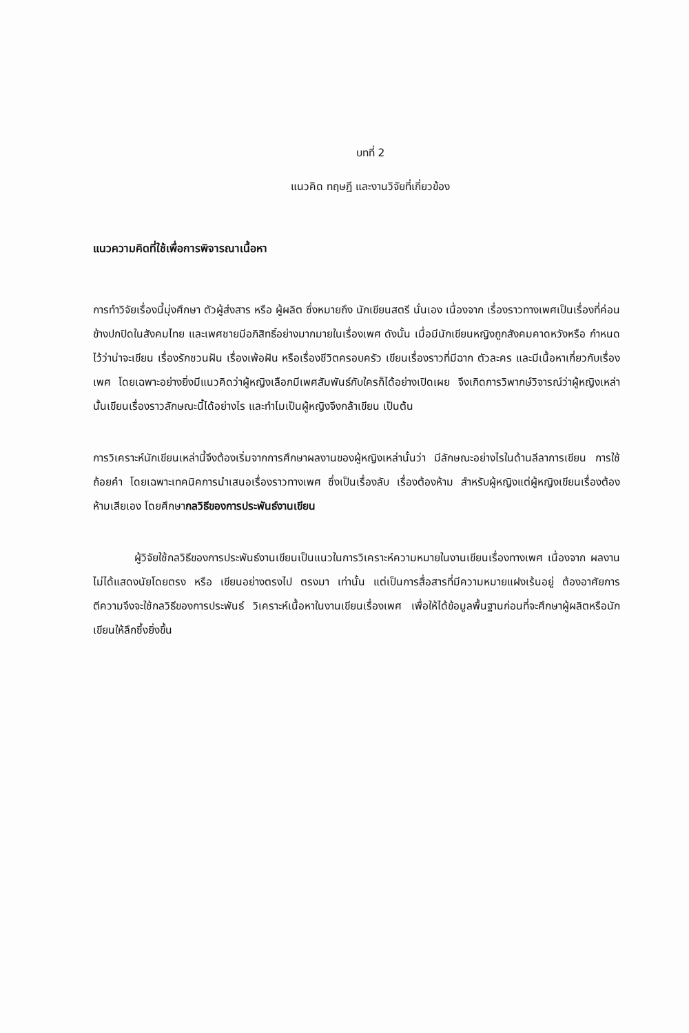บทที่ 2
แนวคิด ทฤษฎี และงานวิจัยที่เกี่ยวข้อง
แนวความคิดที่ใช้เพื่อการพิจารณาเนื้อหา
การทำวิจัยเรื่องนี้มุ่งศึกษา ตัวผู้ส่งสาร หรือ ผู้ผลิต ซึ่งหมายถึง นักเขียนสตรี นั่นเอง เนื่องจาก เรื่องราวทางเพศเป็นเรื่องที่ค่อนข้างปกปิดในสังคมไทย และเพศชายมีอภิสิทธิ์อย่างมากมายในเรื่องเพศ ดังนั้น เมื่อมีนักเขียนหญิงถูกสังคมคาดหวังหรือ กำหนดไว้ว่าน่าจะเขียน เรื่องรักชวนฝัน เรื่องเพ้อฝัน หรือเรื่องชีวิตครอบครัว เขียนเรื่องราวที่มีฉาก ตัวละคร และมีเนื้อหาเกี่ยวกับเรื่องเพศ โดยเฉพาะอย่างยิ่งมีแนวคิดว่าผู้หญิงเลือกมีเพศสัมพันธ์กับใครก็ได้อย่างเปิดเผย จึงเกิดการวิพากษ์วิจารณ์ว่าผู้หญิงเหล่านั้นเขียนเรื่องราวลักษณะนี้ได้อย่างไร และทำไมเป็นผู้หญิงจึงกล้าเขียน เป็นต้น
การวิเคราะห์นักเขียนเหล่านี้จึงต้องเริ่มจากการศึกษาผลงานของผู้หญิงเหล่านั้นว่า มีลักษณะอย่างไรในด้านลีลาการเขียน การใช้ถ้อยคำ โดยเฉพาะเทคนิคการนำเสนอเรื่องราวทางเพศ ซึ่งเป็นเรื่องลับ เรื่องต้องห้าม สำหรับผู้หญิงแต่ผู้หญิงเขียนเรื่องต้องห้ามเสียเอง โดยศึกษากลวิธีของการประพันธ์งานเขียน
ผู้วิจัยใช้กลวิธีของการประพันธ์งานเขียนเป็นแนวในการวิเคราะห์ความหมายในงานเขียนเรื่องทางเพศ เนื่องจาก ผลงานไม่ได้แสดงนัยโดยตรง หรือ เขียนอย่างตรงไป ตรงมา เท่านั้น แต่เป็นการสื่อสารที่มีความหมายแฝงเร้นอยู่ ต้องอาศัยการตีความจึงจะใช้กลวิธีของการประพันธ์ วิเคราะห์เนื้อหาในงานเขียนเรื่องเพศ เพื่อให้ได้ข้อมูลพื้นฐานก่อนที่จะศึกษาผู้ผลิตหรือนักเขียนให้ลึกซึ้งยิ่งขึ้น